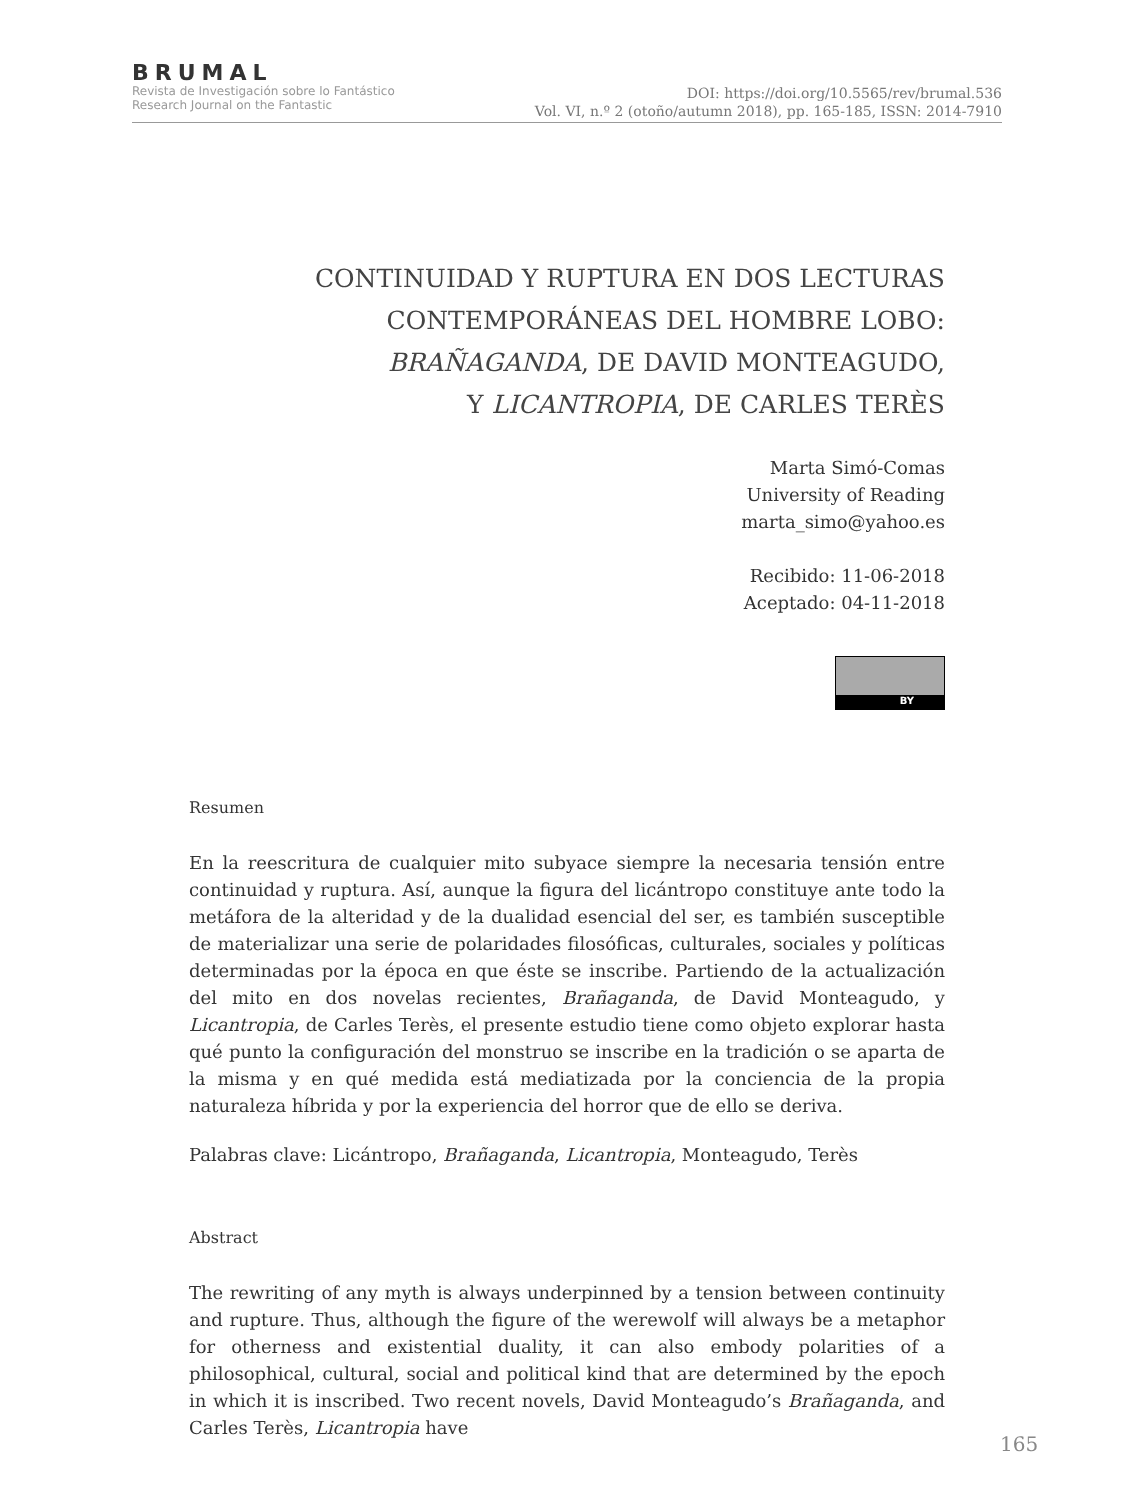BRUMAL
Revista de Investigación sobre lo Fantástico
Research Journal on the Fantastic
DOI: https://doi.org/10.5565/rev/brumal.536
Vol. VI, n.º 2 (otoño/autumn 2018), pp. 165-185, ISSN: 2014-7910
CONTINUIDAD Y RUPTURA EN DOS LECTURAS
CONTEMPORÁNEAS DEL HOMBRE LOBO:
BRAÑAGANDA, DE DAVID MONTEAGUDO,
Y LICANTROPIA, DE CARLES TERÈS
Marta Simó-Comas
University of Reading
marta_simo@yahoo.es
Recibido: 11-06-2018
Aceptado: 04-11-2018
BY
Resumen
En la reescritura de cualquier mito subyace siempre la necesaria tensión entre continuidad y ruptura. Así, aunque la figura del licántropo constituye ante todo la metáfora de la alteridad y de la dualidad esencial del ser, es también susceptible de materializar una serie de polaridades filosóficas, culturales, sociales y políticas determinadas por la época en que éste se inscribe. Partiendo de la actualización del mito en dos novelas recientes, Brañaganda, de David Monteagudo, y Licantropia, de Carles Terès, el presente estudio tiene como objeto explorar hasta qué punto la configuración del monstruo se inscribe en la tradición o se aparta de la misma y en qué medida está mediatizada por la conciencia de la propia naturaleza híbrida y por la experiencia del horror que de ello se deriva.
Palabras clave: Licántropo, Brañaganda, Licantropia, Monteagudo, Terès
Abstract
The rewriting of any myth is always underpinned by a tension between continuity and rupture. Thus, although the figure of the werewolf will always be a metaphor for otherness and existential duality, it can also embody polarities of a philosophical, cultural, social and political kind that are determined by the epoch in which it is inscribed. Two recent novels, David Monteagudo’s Brañaganda, and Carles Terès, Licantropia have
165